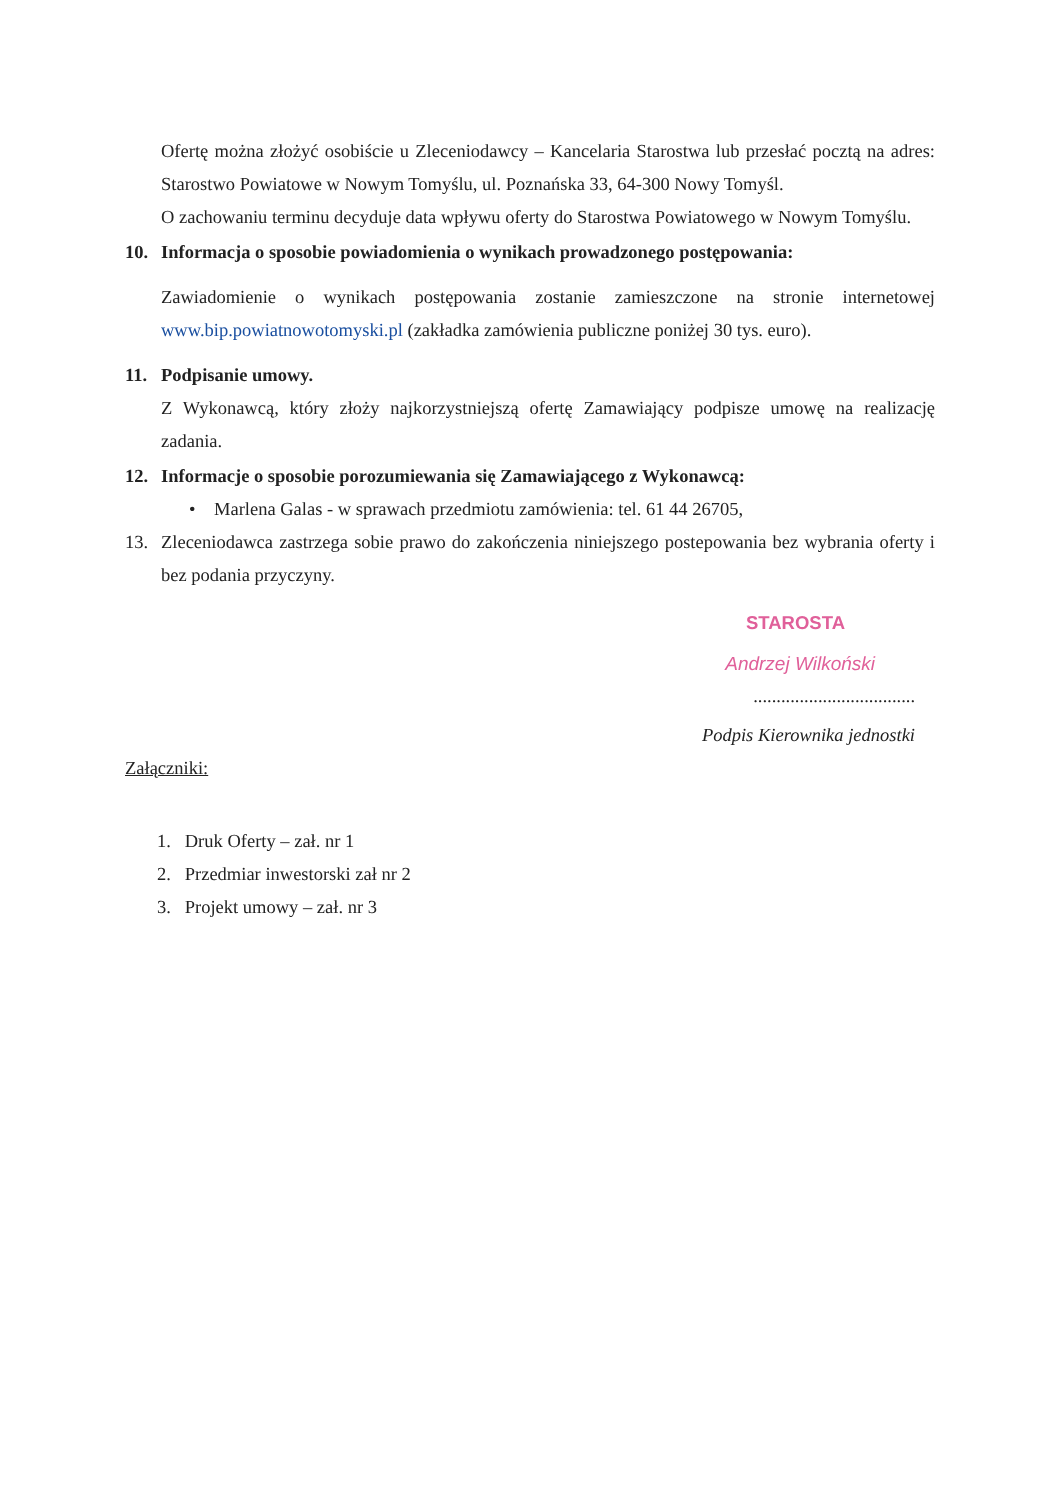Ofertę można złożyć osobiście u Zleceniodawcy – Kancelaria Starostwa lub przesłać pocztą na adres: Starostwo Powiatowe w Nowym Tomyślu, ul. Poznańska 33, 64-300 Nowy Tomyśl.
O zachowaniu terminu decyduje data wpływu oferty do Starostwa Powiatowego w Nowym Tomyślu.
10. Informacja o sposobie powiadomienia o wynikach prowadzonego postępowania:
Zawiadomienie o wynikach postępowania zostanie zamieszczone na stronie internetowej www.bip.powiatnowotomyski.pl (zakładka zamówienia publiczne poniżej 30 tys. euro).
11. Podpisanie umowy.
Z Wykonawcą, który złoży najkorzystniejszą ofertę Zamawiający podpisze umowę na realizację zadania.
12. Informacje o sposobie porozumiewania się Zamawiającego z Wykonawcą:
• Marlena Galas - w sprawach przedmiotu zamówienia: tel. 61 44 26705,
13. Zleceniodawca zastrzega sobie prawo do zakończenia niniejszego postepowania bez wybrania oferty i bez podania przyczyny.
STAROSTA
Andrzej Wilkoński
...................................
Podpis Kierownika jednostki
Załączniki:
1. Druk Oferty – zał. nr 1
2. Przedmiar inwestorski zał nr 2
3. Projekt umowy – zał. nr 3